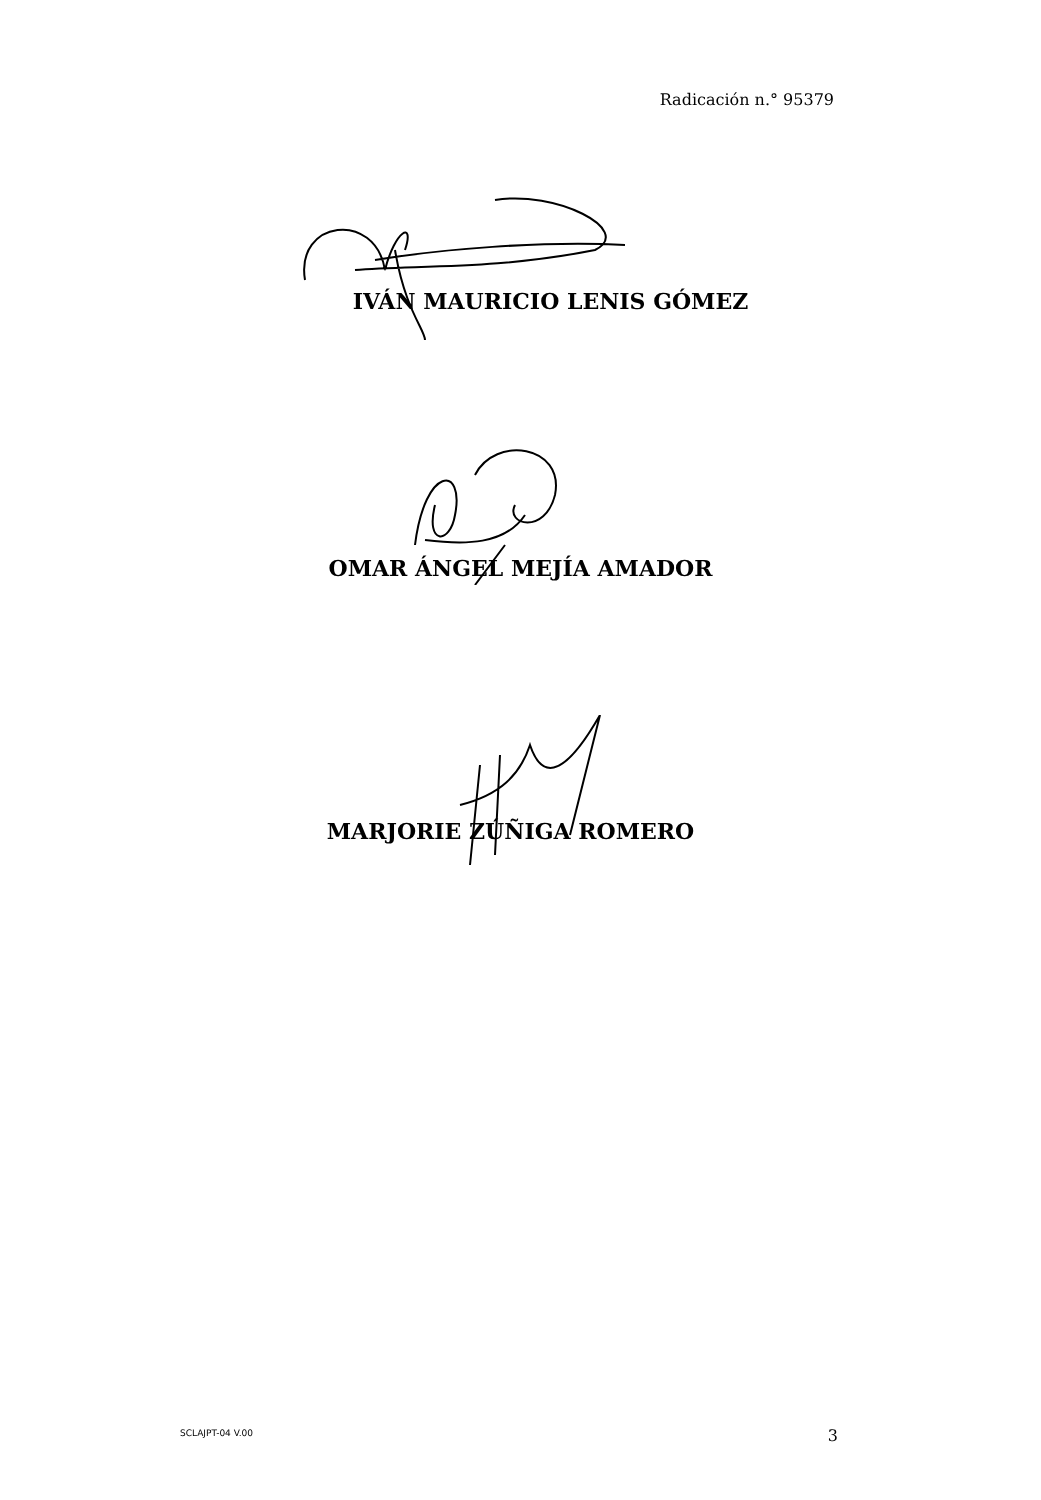Radicación n.° 95379
IVÁN MAURICIO LENIS GÓMEZ
OMAR ÁNGEL MEJÍA AMADOR
MARJORIE ZÚÑIGA ROMERO
SCLAJPT-04 V.00 3